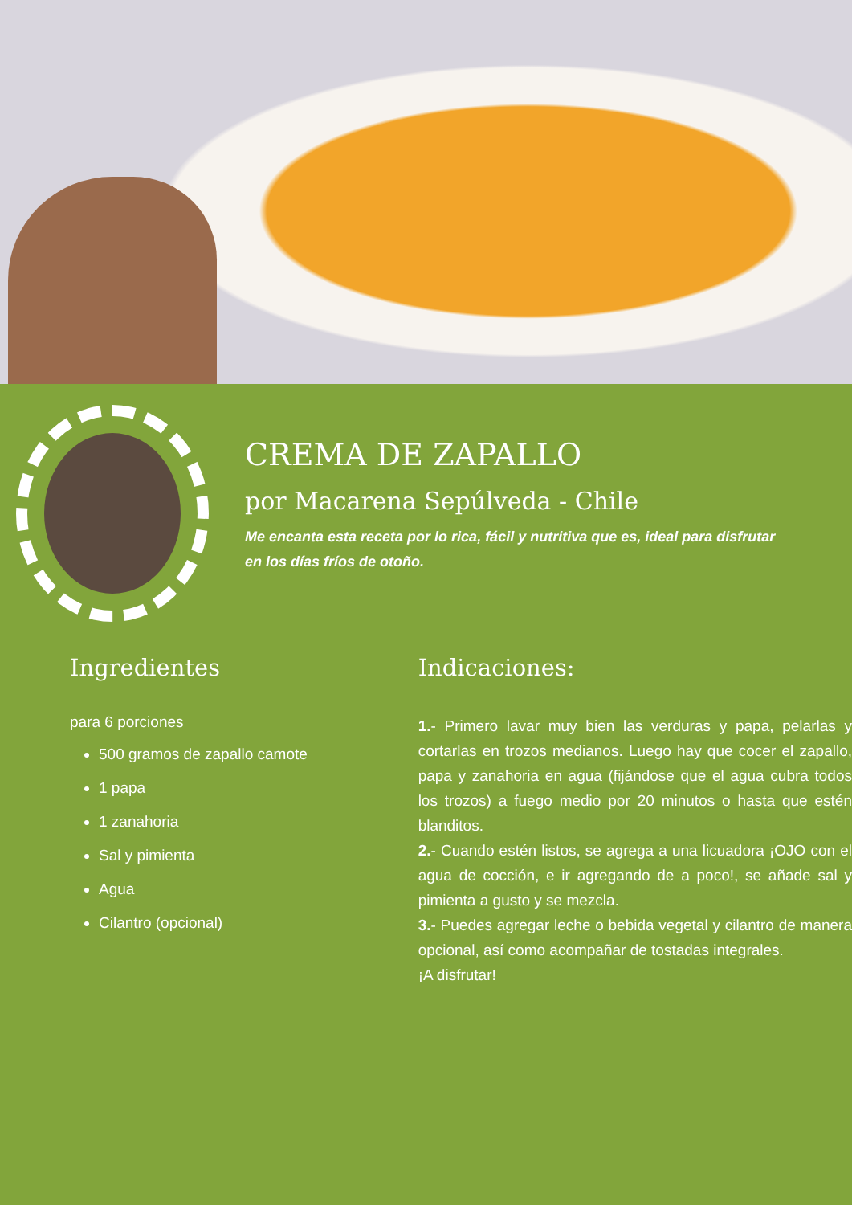CREMA DE ZAPALLO
por Macarena Sepúlveda - Chile
Me encanta esta receta por lo rica, fácil y nutritiva que es, ideal para disfrutar en los días fríos de otoño.
Ingredientes
para 6 porciones
500 gramos de zapallo camote
1 papa
1 zanahoria
Sal y pimienta
Agua
Cilantro (opcional)
Indicaciones:
1.- Primero lavar muy bien las verduras y papa, pelarlas y cortarlas en trozos medianos. Luego hay que cocer el zapallo, papa y zanahoria en agua (fijándose que el agua cubra todos los trozos) a fuego medio por 20 minutos o hasta que estén blanditos.
2.- Cuando estén listos, se agrega a una licuadora ¡OJO con el agua de cocción, e ir agregando de a poco!, se añade sal y pimienta a gusto y se mezcla.
3.- Puedes agregar leche o bebida vegetal y cilantro de manera opcional, así como acompañar de tostadas integrales.
¡A disfrutar!